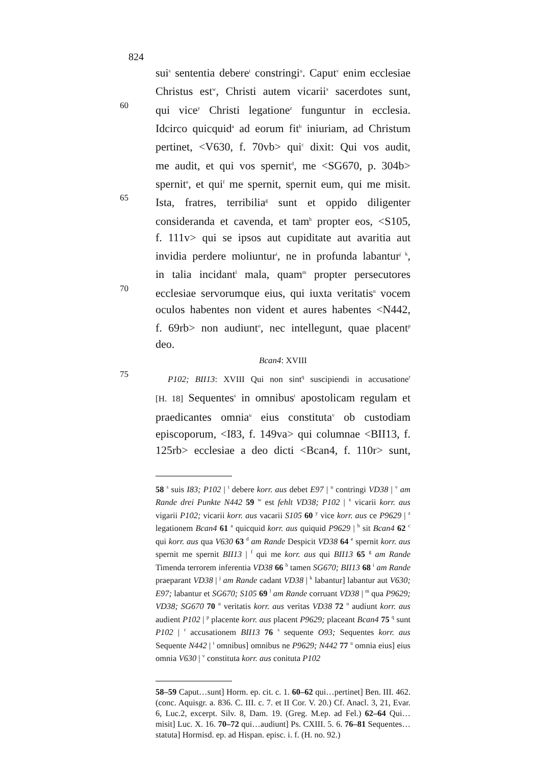824
sui<sup>s</sup> sententia debere<sup>t</sup> constringi<sup>u</sup>. Caput<sup>v</sup> enim ecclesiae
Christus est<sup>w</sup>, Christi autem vicarii<sup>x</sup> sacerdotes sunt,
60
qui vice<sup>y</sup> Christi legatione<sup>z</sup> funguntur in ecclesia.
Idcirco quicquid<sup>a</sup> ad eorum fit<sup>b</sup> iniuriam, ad Christum
pertinet, <V630, f. 70vb> qui<sup>c</sup> dixit: Qui vos audit,
me audit, et qui vos spernit<sup>d</sup>, me <SG670, p. 304b>
spernit<sup>e</sup>, et qui<sup>f</sup> me spernit, spernit eum, qui me misit.
65
Ista, fratres, terribilia<sup>g</sup> sunt et oppido diligenter
consideranda et cavenda, et tam<sup>h</sup> propter eos, <S105,
f. 111v> qui se ipsos aut cupiditate aut avaritia aut
invidia perdere moliuntur<sup>i</sup>, ne in profunda labantur<sup>j k</sup>,
in talia incidant<sup>l</sup> mala, quam<sup>m</sup> propter persecutores
70
ecclesiae servorumque eius, qui iuxta veritatis<sup>n</sup> vocem
oculos habentes non vident et aures habentes <N442,
f. 69rb> non audiunt<sup>o</sup>, nec intellegunt, quae placent<sup>p</sup>
deo.
Bcan4: XVIII
75
P102; BII13: XVIII Qui non sint<sup>q</sup> suscipiendi in accusatione<sup>r</sup>
[H. 18] Sequentes<sup>s</sup> in omnibus<sup>t</sup> apostolicam regulam et
praedicantes omnia<sup>u</sup> eius constituta<sup>v</sup> ob custodiam
episcoporum, <I83, f. 149va> qui columnae <BII13, f.
125rb> ecclesiae a deo dicti <Bcan4, f. 110r> sunt,
58 <sup>s</sup> suis I83; P102 | <sup>t</sup> debere korr. aus debet E97 | <sup>u</sup> contringi VD38 | <sup>v</sup> am Rande drei Punkte N442 59 <sup>w</sup> est fehlt VD38; P102 | <sup>x</sup> vicarii korr. aus vigarii P102; vicarii korr. aus vacarii S105 60 <sup>y</sup> vice korr. aus ce P9629 | <sup>z</sup> legationem Bcan4 61 <sup>a</sup> quicquid korr. aus quiquid P9629 | <sup>b</sup> sit Bcan4 62 <sup>c</sup> qui korr. aus qua V630 63 <sup>d</sup> am Rande Despicit VD38 64 <sup>e</sup> spernit korr. aus spernit me spernit BII13 | <sup>f</sup> qui me korr. aus qui BII13 65 <sup>g</sup> am Rande Timenda terrorem inferentia VD38 66 <sup>h</sup> tamen SG670; BII13 68 <sup>i</sup> am Rande praeparant VD38 | <sup>j</sup> am Rande cadant VD38 | <sup>k</sup> labantur] labantur aut V630; E97; labantur et SG670; S105 69 <sup>l</sup> am Rande corruant VD38 | <sup>m</sup> qua P9629; VD38; SG670 70 <sup>n</sup> veritatis korr. aus veritas VD38 72 <sup>o</sup> audiunt korr. aus audient P102 | <sup>p</sup> placente korr. aus placent P9629; placeant Bcan4 75 <sup>q</sup> sunt P102 | <sup>r</sup> accusationem BII13 76 <sup>s</sup> sequente O93; Sequentes korr. aus Sequente N442 | <sup>t</sup> omnibus] omnibus ne P9629; N442 77 <sup>u</sup> omnia eius] eius omnia V630 | <sup>v</sup> constituta korr. aus conituta P102
58–59 Caput…sunt] Horm. ep. cit. c. 1. 60–62 qui…pertinet] Ben. III. 462. (conc. Aquisgr. a. 836. C. III. c. 7. et II Cor. V. 20.) Cf. Anacl. 3, 21, Evar. 6, Luc.2, excerpt. Silv. 8, Dam. 19. (Greg. M.ep. ad Fel.) 62–64 Qui…misit] Luc. X. 16. 70–72 qui…audiunt] Ps. CXIII. 5. 6. 76–81 Sequentes…statuta] Hormisd. ep. ad Hispan. episc. i. f. (H. no. 92.)